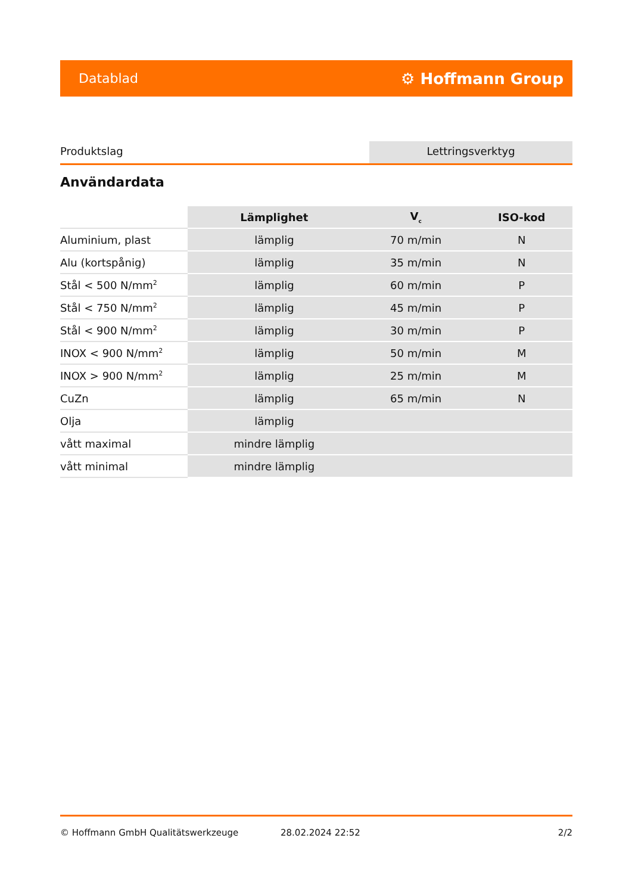Datablad ⚙ Hoffmann Group
Produktslag Lettringsverktyg
Användardata
| | Lämplighet | V<sub>c</sub> | ISO-kod |
| --- | --- | --- | --- |
| Aluminium, plast | lämplig | 70 m/min | N |
| Alu (kortspånig) | lämplig | 35 m/min | N |
| Stål < 500 N/mm<sup>2</sup> | lämplig | 60 m/min | P |
| Stål < 750 N/mm<sup>2</sup> | lämplig | 45 m/min | P |
| Stål < 900 N/mm<sup>2</sup> | lämplig | 30 m/min | P |
| INOX < 900 N/mm<sup>2</sup> | lämplig | 50 m/min | M |
| INOX > 900 N/mm<sup>2</sup> | lämplig | 25 m/min | M |
| CuZn | lämplig | 65 m/min | N |
| Olja | lämplig | | |
| vått maximal | mindre lämplig | | |
| vått minimal | mindre lämplig | | |
© Hoffmann GmbH Qualitätswerkzeuge 28.02.2024 22:52 2/2